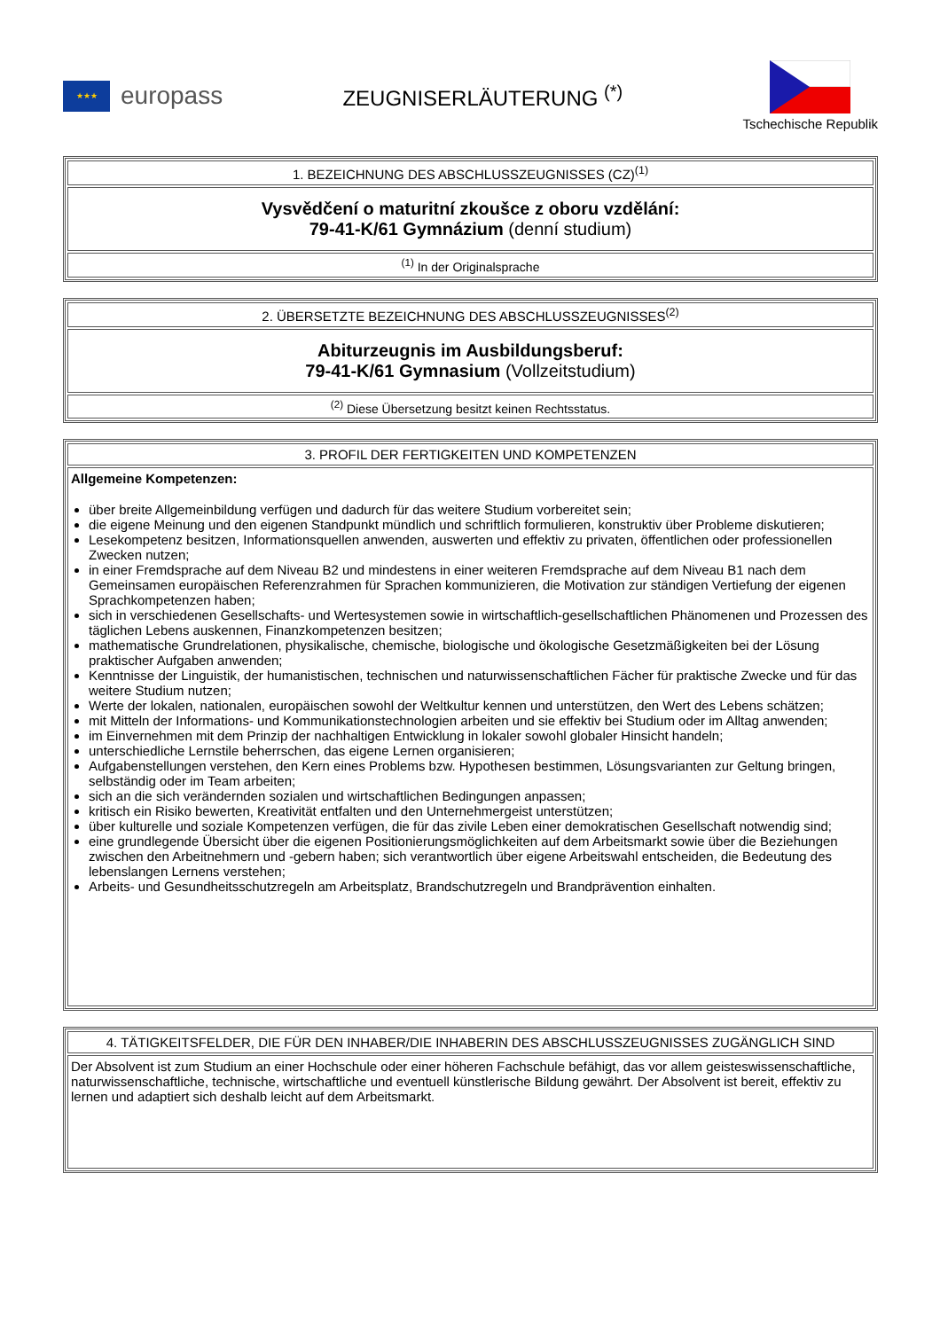★★★
europass
ZEUGNISERLÄUTERUNG <sup>(*)</sup>
Tschechische Republik
| 1. BEZEICHNUNG DES ABSCHLUSSZEUGNISSES (CZ)<sup>(1)</sup> |
| Vysvědčení o maturitní zkoušce z oboru vzdělání: 79-41-K/61 Gymnázium (denní studium) |
| <sup>(1)</sup> In der Originalsprache |
| 2. ÜBERSETZTE BEZEICHNUNG DES ABSCHLUSSZEUGNISSES<sup>(2)</sup> |
| Abiturzeugnis im Ausbildungsberuf: 79-41-K/61 Gymnasium (Vollzeitstudium) |
| <sup>(2)</sup> Diese Übersetzung besitzt keinen Rechtsstatus. |
| 3. PROFIL DER FERTIGKEITEN UND KOMPETENZEN |
| Allgemeine Kompetenzen: über breite Allgemeinbildung verfügen und dadurch für das weitere Studium vorbereitet sein; die eigene Meinung und den eigenen Standpunkt mündlich und schriftlich formulieren, konstruktiv über Probleme diskutieren; Lesekompetenz besitzen, Informationsquellen anwenden, auswerten und effektiv zu privaten, öffentlichen oder professionellen Zwecken nutzen; in einer Fremdsprache auf dem Niveau B2 und mindestens in einer weiteren Fremdsprache auf dem Niveau B1 nach dem Gemeinsamen europäischen Referenzrahmen für Sprachen kommunizieren, die Motivation zur ständigen Vertiefung der eigenen Sprachkompetenzen haben; sich in verschiedenen Gesellschafts- und Wertesystemen sowie in wirtschaftlich-gesellschaftlichen Phänomenen und Prozessen des täglichen Lebens auskennen, Finanzkompetenzen besitzen; mathematische Grundrelationen, physikalische, chemische, biologische und ökologische Gesetzmäßigkeiten bei der Lösung praktischer Aufgaben anwenden; Kenntnisse der Linguistik, der humanistischen, technischen und naturwissenschaftlichen Fächer für praktische Zwecke und für das weitere Studium nutzen; Werte der lokalen, nationalen, europäischen sowohl der Weltkultur kennen und unterstützen, den Wert des Lebens schätzen; mit Mitteln der Informations- und Kommunikationstechnologien arbeiten und sie effektiv bei Studium oder im Alltag anwenden; im Einvernehmen mit dem Prinzip der nachhaltigen Entwicklung in lokaler sowohl globaler Hinsicht handeln; unterschiedliche Lernstile beherrschen, das eigene Lernen organisieren; Aufgabenstellungen verstehen, den Kern eines Problems bzw. Hypothesen bestimmen, Lösungsvarianten zur Geltung bringen, selbständig oder im Team arbeiten; sich an die sich verändernden sozialen und wirtschaftlichen Bedingungen anpassen; kritisch ein Risiko bewerten, Kreativität entfalten und den Unternehmergeist unterstützen; über kulturelle und soziale Kompetenzen verfügen, die für das zivile Leben einer demokratischen Gesellschaft notwendig sind; eine grundlegende Übersicht über die eigenen Positionierungsmöglichkeiten auf dem Arbeitsmarkt sowie über die Beziehungen zwischen den Arbeitnehmern und -gebern haben; sich verantwortlich über eigene Arbeitswahl entscheiden, die Bedeutung des lebenslangen Lernens verstehen; Arbeits- und Gesundheitsschutzregeln am Arbeitsplatz, Brandschutzregeln und Brandprävention einhalten. |
| 4. TÄTIGKEITSFELDER, DIE FÜR DEN INHABER/DIE INHABERIN DES ABSCHLUSSZEUGNISSES ZUGÄNGLICH SIND |
| Der Absolvent ist zum Studium an einer Hochschule oder einer höheren Fachschule befähigt, das vor allem geisteswissenschaftliche, naturwissenschaftliche, technische, wirtschaftliche und eventuell künstlerische Bildung gewährt. Der Absolvent ist bereit, effektiv zu lernen und adaptiert sich deshalb leicht auf dem Arbeitsmarkt. |